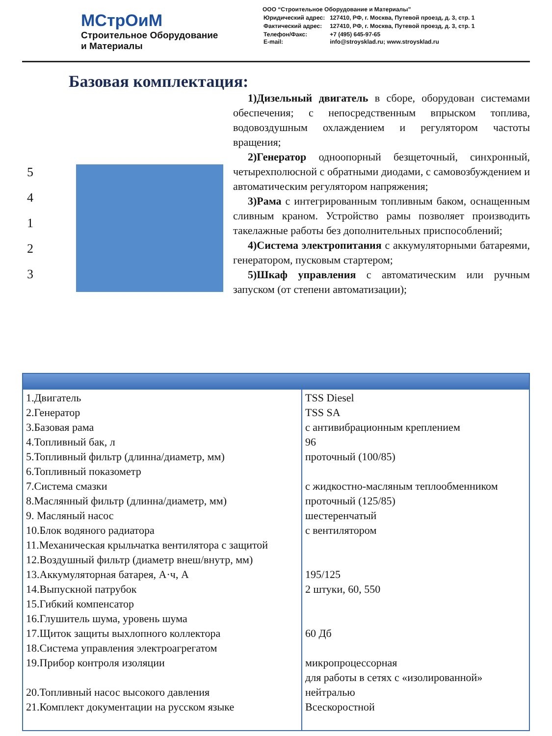МСтрОиМ
Строительное Оборудование
и Материалы
ООО “Строительное Оборудование и Материалы”
| Юридический адрес: | 127410, РФ, г. Москва, Путевой проезд, д. 3, стр. 1 |
| Фактический адрес: | 127410, РФ, г. Москва, Путевой проезд, д. 3, стр. 1 |
| Телефон/Факс: E-mail: | +7 (495) 645-97-65 info@stroysklad.ru; www.stroysklad.ru |
Базовая комплектация:
5
4
1
2
3
1)Дизельный двигатель в сборе, оборудован системами обеспечения; с непосредственным впрыском топлива, водовоздушным охлаждением и регулятором частоты вращения;
2)Генератор одноопорный безщеточный, синхронный, четырехполюсной с обратными диодами, с самовозбуждением и автоматическим регулятором напряжения;
3)Рама с интегрированным топливным баком, оснащенным сливным краном. Устройство рамы позволяет производить такелажные работы без дополнительных приспособлений;
4)Система электропитания с аккумуляторными батареями, генератором, пусковым стартером;
5)Шкаф управления с автоматическим или ручным запуском (от степени автоматизации);
| 1.Двигатель 2.Генератор 3.Базовая рама 4.Топливный бак, л 5.Топливный фильтр (длинна/диаметр, мм) 6.Топливный показометр 7.Система смазки 8.Маслянный фильтр (длинна/диаметр, мм) 9. Масляный насос 10.Блок водяного радиатора 11.Механическая крыльчатка вентилятора с защитой 12.Воздушный фильтр (диаметр внеш/внутр, мм) 13.Аккумуляторная батарея, А·ч, А 14.Выпускной патрубок 15.Гибкий компенсатор 16.Глушитель шума, уровень шума 17.Щиток защиты выхлопного коллектора 18.Система управления электроагрегатом 19.Прибор контроля изоляции 20.Топливный насос высокого давления 21.Комплект документации на русском языке | TSS Diesel TSS SA с антивибрационным креплением 96 проточный (100/85) с жидкостно-масляным теплообменником проточный (125/85) шестеренчатый с вентилятором 195/125 2 штуки, 60, 550 60 Дб микропроцессорная для работы в сетях с «изолированной» нейтралью Всескоростной |